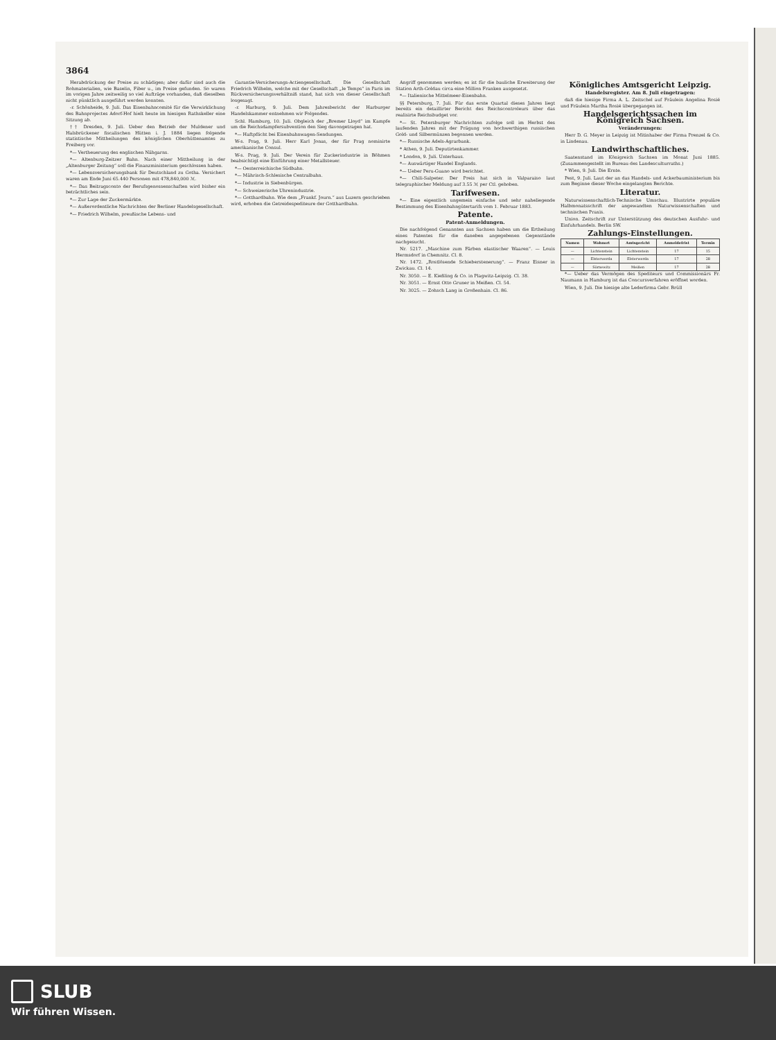3864
Herabdrückung der Preise zu schädigen; aber dafür sind auch die Rohmaterialien, wie Baselin, Fiber u., im Preise gefunden. So waren im vorigen Jahre zeitweilig so viel Aufträge vorhanden, daß dieselben nicht pünktlich ausgeführt werden konnten.
-r. Schönheide, 9. Juli. Das Eisenbahncomité für die Verwirklichung des Bahnprojectes Adorf-Hof hielt heute im hiesigen Rathskeller eine Sitzung ab.
†† Dresden, 9. Juli. Ueber den Betrieb der Muldener und Halsbrückener fiscalischen Hütten i. J. 1884 liegen folgende statistische Mittheilungen des königlichen Oberhüttenamtes zu Freiberg vor.
*— Vertheuerung des englischen Nähgarns.
*— Altenburg-Zeitzer Bahn. Nach einer Mittheilung in der „Altenburger Zeitung“ soll die Finanzministerium geschlossen haben.
*— Lebensversicherungsbank für Deutschland zu Gotha. Versichert waren am Ende Juni 65.440 Personen mit 478,840,000 ℳ.
*— Das Beitragsconto der Berufsgenossenschaften wird bisher ein beträchtliches sein.
*— Zur Lage der Zuckermärkte.
*— Außerordentliche Nachrichten der Berliner Handelsgesellschaft.
*— Friedrich Wilhelm, preußische Lebens- und
Garantie-Versicherungs-Actiengesellschaft. Die Gesellschaft Friedrich Wilhelm, welche mit der Gesellschaft „le Temps“ in Paris im Rückversicherungsverhältniß stand, hat sich von dieser Gesellschaft losgesagt.
-r. Harburg, 9. Juli. Dem Jahresbericht der Harburger Handelskammer entnehmen wir Folgendes.
Schl. Hamburg, 10. Juli. Obgleich der „Bremer Lloyd“ im Kampfe um die Reichsdampfersubvention den Sieg davongetragen hat.
*— Haftpflicht bei Eisenbahnwagen-Sendungen.
W-s. Prag, 9. Juli. Herr Karl Jonas, der für Prag nominirte amerikanische Consul.
W-s. Prag, 9. Juli. Der Verein für Zuckerindustrie in Böhmen beabsichtigt eine Einführung einer Metallsteuer.
*— Oesterreichische Südbahn.
*— Mährisch-Schlesische Centralbahn.
*— Industrie in Siebenbürgen.
*— Schweizerische Uhrenindustrie.
*— Gotthardbahn. Wie dem „Frankf. Journ.“ aus Luzern geschrieben wird, erhoben die Getreidespediteure der Gotthardbahn.
Angriff genommen werden; es ist für die bauliche Erweiterung der Station Arth-Goldau circa eine Million Franken ausgesetzt.
*— Italienische Mittelmeer-Eisenbahn.
§§ Petersburg, 7. Juli. Für das erste Quartal dieses Jahres liegt bereits ein detaillirter Bericht des Reichscontroleurs über das realisirte Reichsbudget vor.
*— St. Petersburger Nachrichten zufolge soll im Herbst des laufenden Jahres mit der Prägung von hochwerthigen russischen Gold- und Silbermünzen begonnen werden.
*— Russische Adels-Agrarbank.
* Athen, 9. Juli. Deputirtenkammer.
* London, 9. Juli. Unterhaus.
*— Auswärtiger Handel Englands.
*— Ueber Peru-Guano wird berichtet.
*— Chili-Salpeter. Der Preis hat sich in Valparaiso laut telegraphischer Meldung auf 3.55 ℳ per Ctl. gehoben.
Tarifwesen.
*— Eine eigentlich ungemein einfache und sehr naheliegende Bestimmung des Eisenbahngütertarifs vom 1. Februar 1883.
Patente.
Patent-Anmeldungen.
Die nachfolgend Genannten aus Sachsen haben um die Ertheilung eines Patentes für die daneben angegebenen Gegenstände nachgesucht.
Nr. 5217. „Maschine zum Färben elastischer Waaren“. — Louis Hermsdorf in Chemnitz. Cl. 8.
Nr. 1472. „Rostlösende Schieberstenerung“. — Franz Eisner in Zwickau. Cl. 14.
Nr. 3050. — E. Kießling & Co. in Plagwitz-Leipzig. Cl. 38.
Nr. 3051. — Ernst Otto Gruner in Meißen. Cl. 54.
Nr. 3025. — Zohsch Lang in Großenhain. Cl. 86.
Königliches Amtsgericht Leipzig.
Handelsregister. Am 8. Juli eingetragen:
daß die hiesige Firma A. L. Zeitschel auf Fräulein Angelina Rosié und Fräulein Martha Rosié übergegangen ist.
Handelsgerichtssachen im Königreich Sachsen.
Veränderungen:
Herr D. G. Meyer in Leipzig ist Mitinhaber der Firma Prenzel & Co. in Lindenau.
Landwirthschaftliches.
Saatenstand im Königreich Sachsen im Monat Juni 1885. (Zusammengestellt im Bureau des Landesculturraths.)
* Wien, 9. Juli. Die Ernte.
Pest, 9. Juli. Laut der an das Handels- und Ackerbauministerium bis zum Beginne dieser Woche eingelangten Berichte.
Literatur.
Naturwissenschaftlich-Technische Umschau. Illustrirte populäre Halbmonatsschrift der angewandten Naturwissenschaften und technischen Praxis.
Union. Zeitschrift zur Unterstützung des deutschen Ausfuhr- und Einfuhrhandels. Berlin SW.
Zahlungs-Einstellungen.
| Namen | Wohnort | Amtsgericht | Anmeldefrist | Termin |
| --- | --- | --- | --- | --- |
| — | Lichtenstein | Lichtenstein | 17 | 15 |
| — | Elsterwerda | Elsterwerda | 17 | 28 |
| — | Sörnewitz | Meißen | 17 | 28 |
*— Ueber das Vermögen des Spediteurs und Commissionärs Fr. Naumann in Hamburg ist das Concursverfahren eröffnet worden.
Wien, 9. Juli. Die hiesige alte Lederfirma Gebr. Brüll
SLUB
Wir führen Wissen.